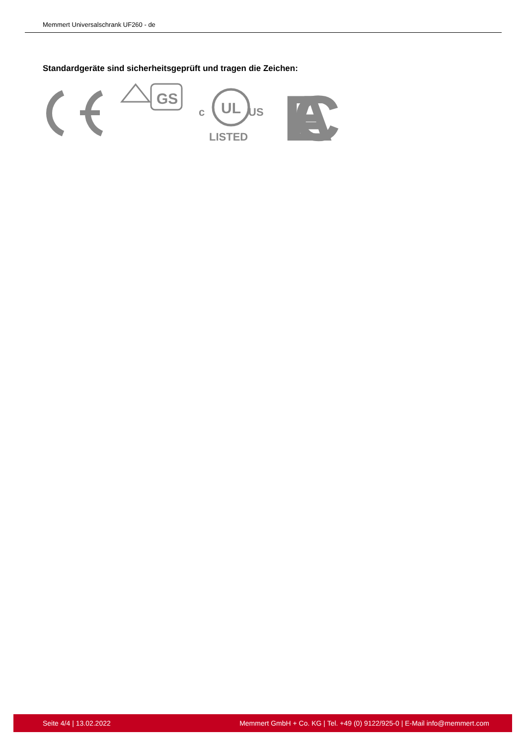Memmert Universalschrank UF260 - de
Standardgeräte sind sicherheitsgeprüft und tragen die Zeichen:
GS
UL
c
US
LISTED
EAC
Seite 4/4 | 13.02.2022 Memmert GmbH + Co. KG | Tel. +49 (0) 9122/925-0 | E-Mail info@memmert.com